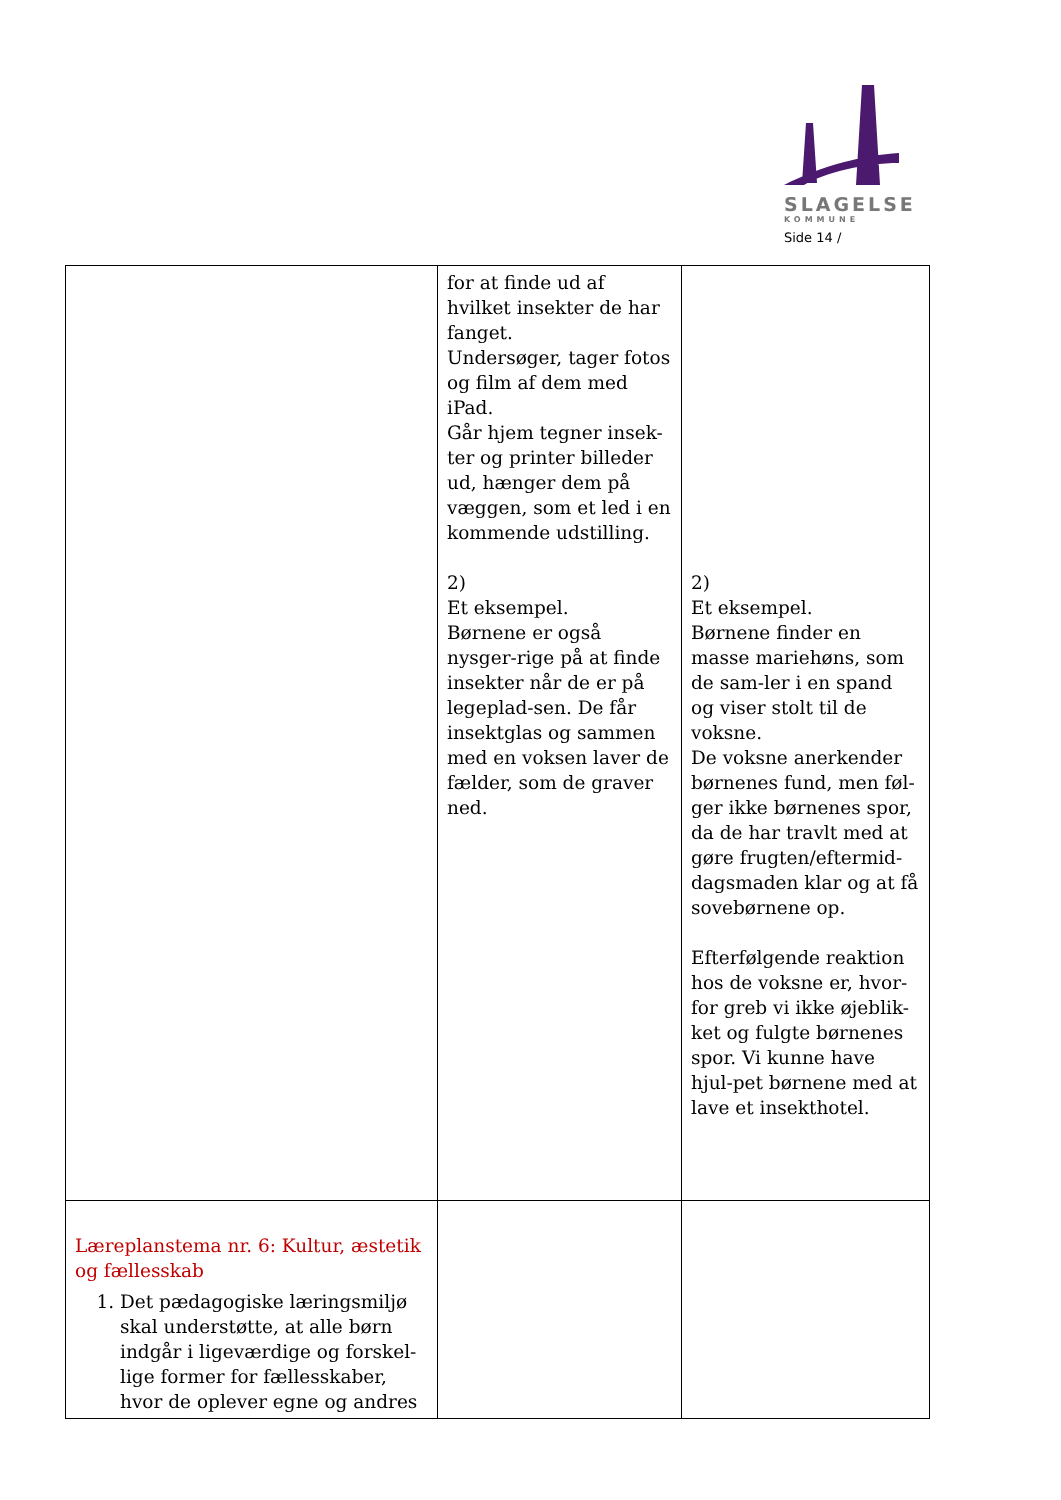SLAGELSE
KOMMUNE
Side 14 /
| | for at finde ud af hvilket insekter de har fanget. Undersøger, tager fotos og film af dem med iPad. Går hjem tegner insek-ter og printer billeder ud, hænger dem på væggen, som et led i en kommende udstilling. 2) Et eksempel. Børnene er også nysger-rige på at finde insekter når de er på legeplad-sen. De får insektglas og sammen med en voksen laver de fælder, som de graver ned. | 2) Et eksempel. Børnene finder en masse mariehøns, som de sam-ler i en spand og viser stolt til de voksne. De voksne anerkender børnenes fund, men føl-ger ikke børnenes spor, da de har travlt med at gøre frugten/eftermid-dagsmaden klar og at få sovebørnene op. Efterfølgende reaktion hos de voksne er, hvor-for greb vi ikke øjeblik-ket og fulgte børnenes spor. Vi kunne have hjul-pet børnene med at lave et insekthotel. |
| Læreplanstema nr. 6: Kultur, æstetik og fællesskab 1. Det pædagogiske læringsmiljø skal understøtte, at alle børn indgår i ligeværdige og forskel-lige former for fællesskaber, hvor de oplever egne og andres | | |